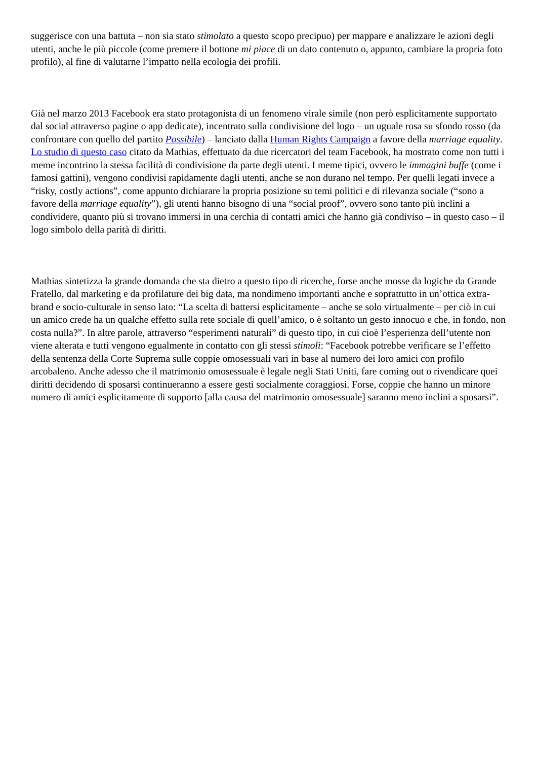suggerisce con una battuta – non sia stato stimolato a questo scopo precipuo) per mappare e analizzare le azioni degli utenti, anche le più piccole (come premere il bottone mi piace di un dato contenuto o, appunto, cambiare la propria foto profilo), al fine di valutarne l’impatto nella ecologia dei profili.
Già nel marzo 2013 Facebook era stato protagonista di un fenomeno virale simile (non però esplicitamente supportato dal social attraverso pagine o app dedicate), incentrato sulla condivisione del logo – un uguale rosa su sfondo rosso (da confrontare con quello del partito Possibile) – lanciato dalla Human Rights Campaign a favore della marriage equality. Lo studio di questo caso citato da Mathias, effettuato da due ricercatori del team Facebook, ha mostrato come non tutti i meme incontrino la stessa facilità di condivisione da parte degli utenti. I meme tipici, ovvero le immagini buffe (come i famosi gattini), vengono condivisi rapidamente dagli utenti, anche se non durano nel tempo. Per quelli legati invece a “risky, costly actions”, come appunto dichiarare la propria posizione su temi politici e di rilevanza sociale (“sono a favore della marriage equality”), gli utenti hanno bisogno di una “social proof”, ovvero sono tanto più inclini a condividere, quanto più si trovano immersi in una cerchia di contatti amici che hanno già condiviso – in questo caso – il logo simbolo della parità di diritti.
Mathias sintetizza la grande domanda che sta dietro a questo tipo di ricerche, forse anche mosse da logiche da Grande Fratello, dal marketing e da profilature dei big data, ma nondimeno importanti anche e soprattutto in un’ottica extra-brand e socio-culturale in senso lato: “La scelta di battersi esplicitamente – anche se solo virtualmente – per ciò in cui un amico crede ha un qualche effetto sulla rete sociale di quell’amico, o è soltanto un gesto innocuo e che, in fondo, non costa nulla?”. In altre parole, attraverso “esperimenti naturali” di questo tipo, in cui cioè l’esperienza dell’utente non viene alterata e tutti vengono egualmente in contatto con gli stessi stimoli: “Facebook potrebbe verificare se l’effetto della sentenza della Corte Suprema sulle coppie omosessuali vari in base al numero dei loro amici con profilo arcobaleno. Anche adesso che il matrimonio omosessuale è legale negli Stati Uniti, fare coming out o rivendicare quei diritti decidendo di sposarsi continueranno a essere gesti socialmente coraggiosi. Forse, coppie che hanno un minore numero di amici esplicitamente di supporto [alla causa del matrimonio omosessuale] saranno meno inclini a sposarsi”.